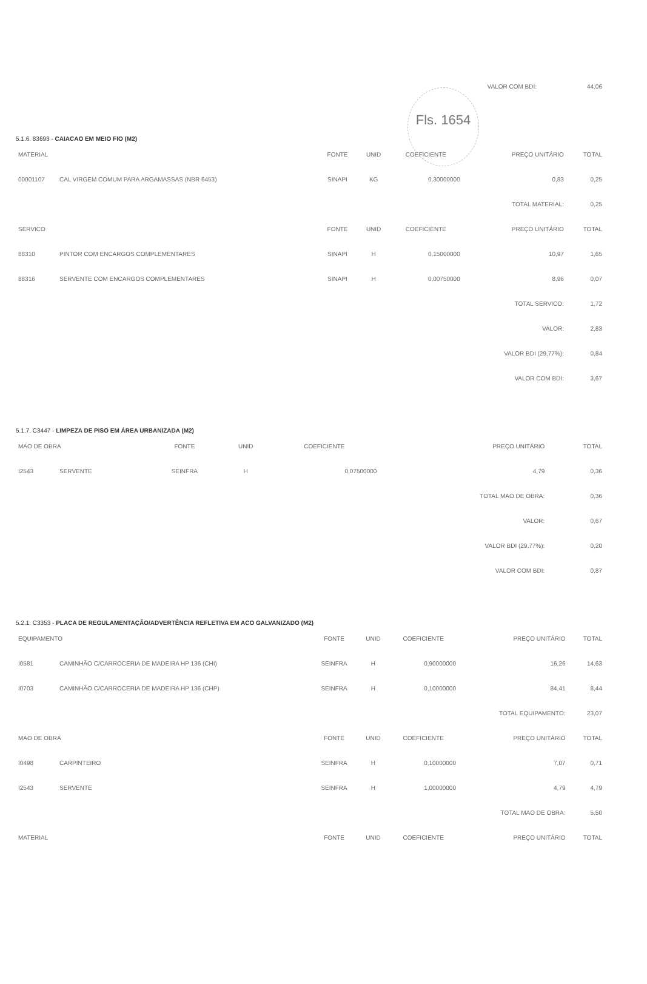Fls. 1654
| | VALOR COM BDI: | 44,06 |
5.1.6. 83693 - CAIACAO EM MEIO FIO (M2)
| MATERIAL | | FONTE | UNID | COEFICIENTE | PREÇO UNITÁRIO | TOTAL |
| --- | --- | --- | --- | --- | --- | --- |
| 00001107 | CAL VIRGEM COMUM PARA ARGAMASSAS (NBR 6453) | SINAPI | KG | 0,30000000 | 0,83 | 0,25 |
| | | | | | TOTAL MATERIAL: | 0,25 |
| SERVICO | | FONTE | UNID | COEFICIENTE | PREÇO UNITÁRIO | TOTAL |
| 88310 | PINTOR COM ENCARGOS COMPLEMENTARES | SINAPI | H | 0,15000000 | 10,97 | 1,65 |
| 88316 | SERVENTE COM ENCARGOS COMPLEMENTARES | SINAPI | H | 0,00750000 | 8,96 | 0,07 |
| | | | | | TOTAL SERVICO: | 1,72 |
| | | | | | VALOR: | 2,83 |
| | | | | | VALOR BDI (29,77%): | 0,84 |
| | | | | | VALOR COM BDI: | 3,67 |
5.1.7. C3447 - LIMPEZA DE PISO EM ÁREA URBANIZADA (M2)
| MAO DE OBRA | | FONTE | UNID | COEFICIENTE | PREÇO UNITÁRIO | TOTAL |
| --- | --- | --- | --- | --- | --- | --- |
| I2543 | SERVENTE | SEINFRA | H | 0,07500000 | 4,79 | 0,36 |
| | | | | | TOTAL MAO DE OBRA: | 0,36 |
| | | | | | VALOR: | 0,67 |
| | | | | | VALOR BDI (29,77%): | 0,20 |
| | | | | | VALOR COM BDI: | 0,87 |
5.2.1. C3353 - PLACA DE REGULAMENTAÇÃO/ADVERTÊNCIA REFLETIVA EM ACO GALVANIZADO (M2)
| EQUIPAMENTO | | FONTE | UNID | COEFICIENTE | PREÇO UNITÁRIO | TOTAL |
| --- | --- | --- | --- | --- | --- | --- |
| I0581 | CAMINHÃO C/CARROCERIA DE MADEIRA HP 136 (CHI) | SEINFRA | H | 0,90000000 | 16,26 | 14,63 |
| I0703 | CAMINHÃO C/CARROCERIA DE MADEIRA HP 136 (CHP) | SEINFRA | H | 0,10000000 | 84,41 | 8,44 |
| | | | | | TOTAL EQUIPAMENTO: | 23,07 |
| MAO DE OBRA | | FONTE | UNID | COEFICIENTE | PREÇO UNITÁRIO | TOTAL |
| I0498 | CARPINTEIRO | SEINFRA | H | 0,10000000 | 7,07 | 0,71 |
| I2543 | SERVENTE | SEINFRA | H | 1,00000000 | 4,79 | 4,79 |
| | | | | | TOTAL MAO DE OBRA: | 5,50 |
| MATERIAL | | FONTE | UNID | COEFICIENTE | PREÇO UNITÁRIO | TOTAL |